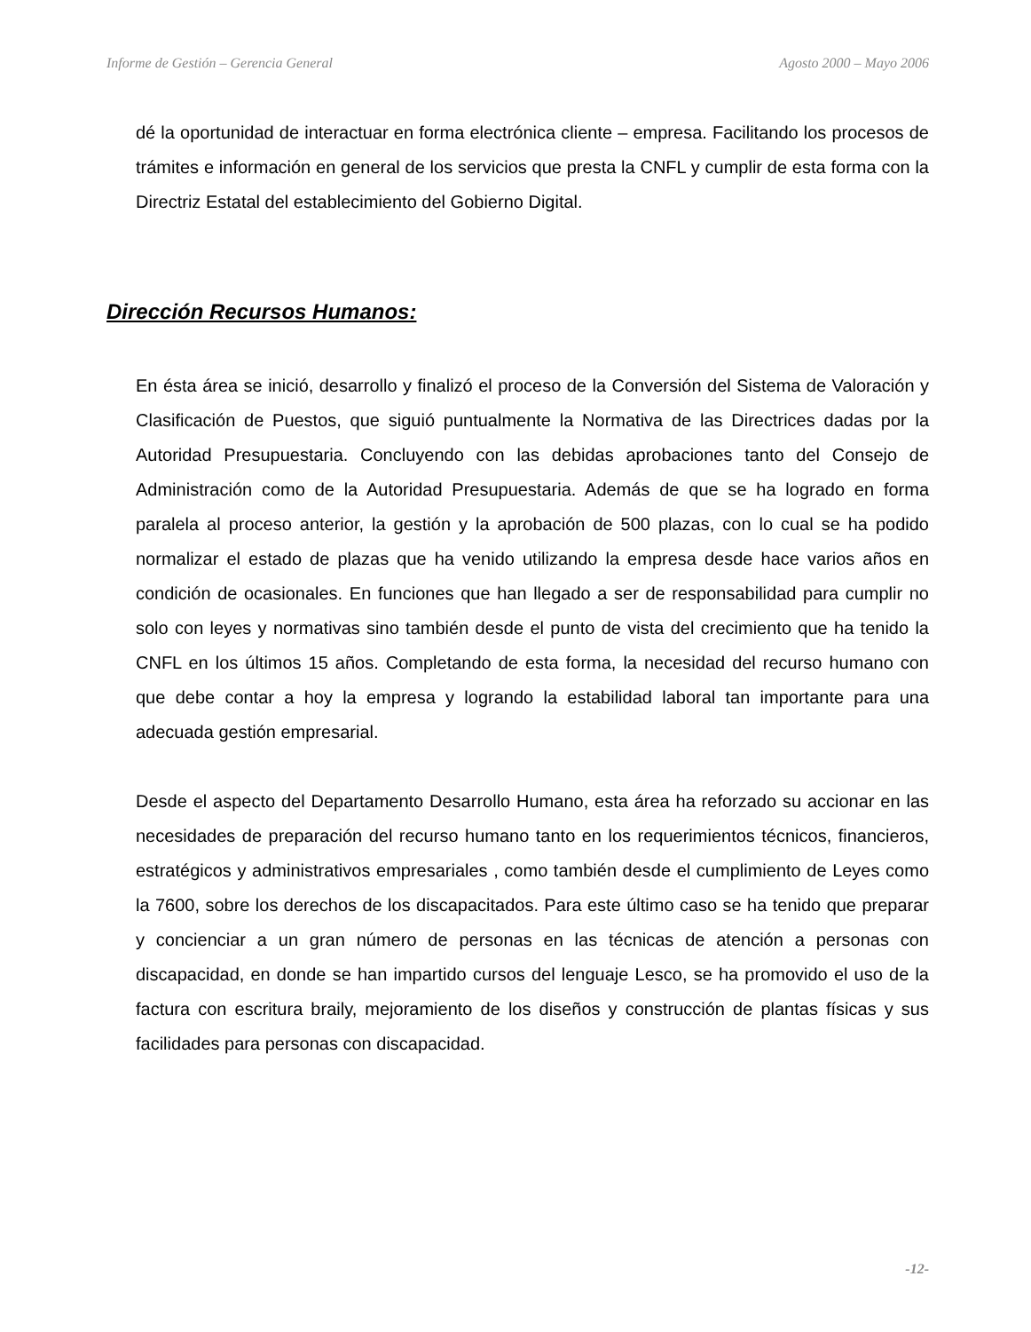Informe de Gestión – Gerencia General Agosto 2000 – Mayo 2006
dé la oportunidad de interactuar en forma electrónica cliente – empresa. Facilitando los procesos de trámites e información en general de los servicios que presta la CNFL y cumplir de esta forma con la Directriz Estatal del establecimiento del Gobierno Digital.
Dirección Recursos Humanos:
En ésta área se inició, desarrollo y finalizó el proceso de la Conversión del Sistema de Valoración y Clasificación de Puestos, que siguió puntualmente la Normativa de las Directrices dadas por la Autoridad Presupuestaria. Concluyendo con las debidas aprobaciones tanto del Consejo de Administración como de la Autoridad Presupuestaria. Además de que se ha logrado en forma paralela al proceso anterior, la gestión y la aprobación de 500 plazas, con lo cual se ha podido normalizar el estado de plazas que ha venido utilizando la empresa desde hace varios años en condición de ocasionales. En funciones que han llegado a ser de responsabilidad para cumplir no solo con leyes y normativas sino también desde el punto de vista del crecimiento que ha tenido la CNFL en los últimos 15 años. Completando de esta forma, la necesidad del recurso humano con que debe contar a hoy la empresa y logrando la estabilidad laboral tan importante para una adecuada gestión empresarial.
Desde el aspecto del Departamento Desarrollo Humano, esta área ha reforzado su accionar en las necesidades de preparación del recurso humano tanto en los requerimientos técnicos, financieros, estratégicos y administrativos empresariales , como también desde el cumplimiento de Leyes como la 7600, sobre los derechos de los discapacitados. Para este último caso se ha tenido que preparar y concienciar a un gran número de personas en las técnicas de atención a personas con discapacidad, en donde se han impartido cursos del lenguaje Lesco, se ha promovido el uso de la factura con escritura braily, mejoramiento de los diseños y construcción de plantas físicas y sus facilidades para personas con discapacidad.
-12-